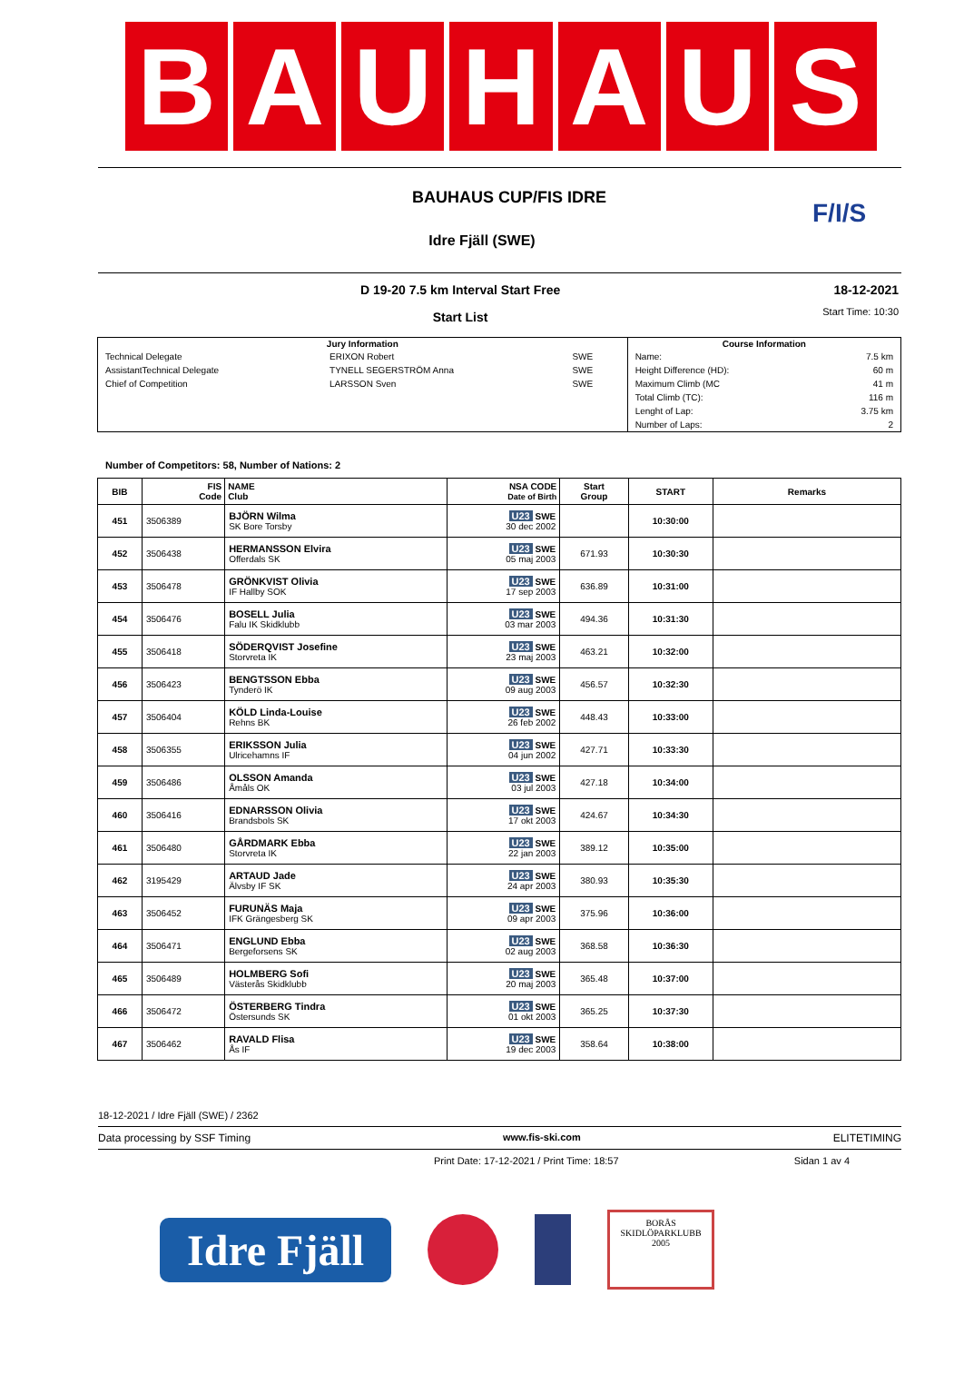B A U H A U S
BAUHAUS CUP/FIS IDRE
Idre Fjäll (SWE)
F/I/S
D 19-20 7.5 km Interval Start Free
Start List
18-12-2021
Start Time: 10:30
| Jury Information | | | Course Information | |
| --- | --- | --- | --- | --- |
| Technical Delegate | ERIXON Robert | SWE | Name: | 7.5 km |
| AssistantTechnical Delegate | TYNELL SEGERSTRÖM Anna | SWE | Height Difference (HD): | 60 m |
| Chief of Competition | LARSSON Sven | SWE | Maximum Climb (MC | 41 m |
| | | | Total Climb (TC): | 116 m |
| | | | Lenght of Lap: | 3.75 km |
| | | | Number of Laps: | 2 |
Number of Competitors: 58, Number of Nations: 2
| BIB | FIS Code | NAME Club | NSA CODE Date of Birth | Start Group | START | Remarks |
| --- | --- | --- | --- | --- | --- | --- |
| 451 | 3506389 | BJÖRN Wilma SK Bore Torsby | U23 SWE 30 dec 2002 | | 10:30:00 | |
| 452 | 3506438 | HERMANSSON Elvira Offerdals SK | U23 SWE 05 maj 2003 | 671.93 | 10:30:30 | |
| 453 | 3506478 | GRÖNKVIST Olivia IF Hallby SOK | U23 SWE 17 sep 2003 | 636.89 | 10:31:00 | |
| 454 | 3506476 | BOSELL Julia Falu IK Skidklubb | U23 SWE 03 mar 2003 | 494.36 | 10:31:30 | |
| 455 | 3506418 | SÖDERQVIST Josefine Storvreta IK | U23 SWE 23 maj 2003 | 463.21 | 10:32:00 | |
| 456 | 3506423 | BENGTSSON Ebba Tynderö IK | U23 SWE 09 aug 2003 | 456.57 | 10:32:30 | |
| 457 | 3506404 | KÖLD Linda-Louise Rehns BK | U23 SWE 26 feb 2002 | 448.43 | 10:33:00 | |
| 458 | 3506355 | ERIKSSON Julia Ulricehamns IF | U23 SWE 04 jun 2002 | 427.71 | 10:33:30 | |
| 459 | 3506486 | OLSSON Amanda Åmåls OK | U23 SWE 03 jul 2003 | 427.18 | 10:34:00 | |
| 460 | 3506416 | EDNARSSON Olivia Brandsbols SK | U23 SWE 17 okt 2003 | 424.67 | 10:34:30 | |
| 461 | 3506480 | GÅRDMARK Ebba Storvreta IK | U23 SWE 22 jan 2003 | 389.12 | 10:35:00 | |
| 462 | 3195429 | ARTAUD Jade Älvsby IF SK | U23 SWE 24 apr 2003 | 380.93 | 10:35:30 | |
| 463 | 3506452 | FURUNÄS Maja IFK Grängesberg SK | U23 SWE 09 apr 2003 | 375.96 | 10:36:00 | |
| 464 | 3506471 | ENGLUND Ebba Bergeforsens SK | U23 SWE 02 aug 2003 | 368.58 | 10:36:30 | |
| 465 | 3506489 | HOLMBERG Sofi Västerås Skidklubb | U23 SWE 20 maj 2003 | 365.48 | 10:37:00 | |
| 466 | 3506472 | ÖSTERBERG Tindra Östersunds SK | U23 SWE 01 okt 2003 | 365.25 | 10:37:30 | |
| 467 | 3506462 | RAVALD Flisa Ås IF | U23 SWE 19 dec 2003 | 358.64 | 10:38:00 | |
18-12-2021 / Idre Fjäll (SWE) / 2362
Data processing by SSF Timing www.fis-ski.com ELITETIMING
Print Date: 17-12-2021 / Print Time: 18:57 Sidan 1 av 4
Idre Fjäll
BORÅS
SKIDLÖPARKLUBB
2005